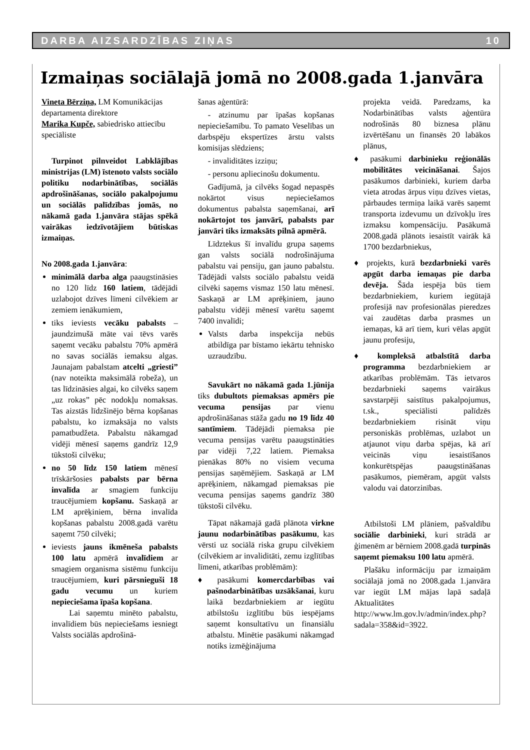DARBA AIZSARDZĪBAS ZIŅAS 10
Izmaiņas sociālajā jomā no 2008.gada 1.janvāra
Vineta Bērziņa, LM Komunikācijas departamenta direktore
Marika Kupče, sabiedrisko attiecību speciāliste
Turpinot pilnveidot Labklājības ministrijas (LM) īstenoto valsts sociālo politiku nodarbinātības, sociālās apdrošināšanas, sociālo pakalpojumu un sociālās palīdzības jomās, no nākamā gada 1.janvāra stājas spēkā vairākas iedzīvotājiem būtiskas izmaiņas.
No 2008.gada 1.janvāra:
minimālā darba alga paaugstināsies no 120 līdz 160 latiem, tādējādi uzlabojot dzīves līmeni cilvēkiem ar zemiem ienākumiem,
tiks ieviests vecāku pabalsts – jaundzimušā māte vai tēvs varēs saņemt vecāku pabalstu 70% apmērā no savas sociālās iemaksu algas. Jaunajam pabalstam atcelti „griesti” (nav noteikta maksimālā robeža), un tas līdzināsies algai, ko cilvēks saņem „uz rokas” pēc nodokļu nomaksas. Tas aizstās līdzšinējo bērna kopšanas pabalstu, ko izmaksāja no valsts pamatbudžeta. Pabalstu nākamgad vidēji mēnesī saņems gandrīz 12,9 tūkstoši cilvēku;
no 50 līdz 150 latiem mēnesī trīskāršosies pabalsts par bērna invalīda ar smagiem funkciju traucējumiem kopšanu. Saskaņā ar LM aprēķiniem, bērna invalīda kopšanas pabalstu 2008.gadā varētu saņemt 750 cilvēki;
ieviests jauns ikmēneša pabalsts 100 latu apmērā invalīdiem ar smagiem organisma sistēmu funkciju traucējumiem, kuri pārsnieguši 18 gadu vecumu un kuriem nepieciešama īpaša kopšana.
Lai saņemtu minēto pabalstu, invalīdiem būs nepieciešams iesniegt Valsts sociālās apdrošinā-
šanas aģentūrā:
- atzinumu par īpašas kopšanas nepieciešamību. To pamato Veselības un darbspēju ekspertīzes ārstu valsts komisijas slēdziens;
- invaliditātes izziņu;
- personu apliecinošu dokumentu.
Gadījumā, ja cilvēks šogad nepaspēs nokārtot visus nepieciešamos dokumentus pabalsta saņemšanai, arī nokārtojot tos janvārī, pabalsts par janvāri tiks izmaksāts pilnā apmērā.
Līdztekus šī invalīdu grupa saņems gan valsts sociālā nodrošinājuma pabalstu vai pensiju, gan jauno pabalstu. Tādējādi valsts sociālo pabalstu veidā cilvēki saņems vismaz 150 latu mēnesī. Saskaņā ar LM aprēķiniem, jauno pabalstu vidēji mēnesī varētu saņemt 7400 invalīdi;
Valsts darba inspekcija nebūs atbildīga par bīstamo iekārtu tehnisko uzraudzību.
Savukārt no nākamā gada 1.jūnija tiks dubultots piemaksas apmērs pie vecuma pensijas par vienu apdrošināšanas stāža gadu no 19 līdz 40 santīmiem. Tādējādi piemaksa pie vecuma pensijas varētu paaugstināties par vidēji 7,22 latiem. Piemaksa pienākas 80% no visiem vecuma pensijas saņēmējiem. Saskaņā ar LM aprēķiniem, nākamgad piemaksas pie vecuma pensijas saņems gandrīz 380 tūkstoši cilvēku.
Tāpat nākamajā gadā plānota virkne jaunu nodarbinātības pasākumu, kas vērsti uz sociālā riska grupu cilvēkiem (cilvēkiem ar invaliditāti, zemu izglītības līmeni, atkarības problēmām):
♦ pasākumi komercdarbības vai pašnodarbinātības uzsākšanai, kuru laikā bezdarbniekiem ar iegūtu atbilstošu izglītību būs iespējams saņemt konsultatīvu un finansiālu atbalstu. Minētie pasākumi nākamgad notiks izmēģinājuma
projekta veidā. Paredzams, ka Nodarbinātības valsts aģentūra nodrošinās 80 biznesa plānu izvērtēšanu un finansēs 20 labākos plānus,
♦ pasākumi darbinieku reģionālās mobilitātes veicināšanai. Šajos pasākumos darbinieki, kuriem darba vieta atrodas ārpus viņu dzīves vietas, pārbaudes termiņa laikā varēs saņemt transporta izdevumu un dzīvokļu īres izmaksu kompensāciju. Pasākumā 2008.gadā plānots iesaistīt vairāk kā 1700 bezdarbniekus,
♦ projekts, kurā bezdarbnieki varēs apgūt darba iemaņas pie darba devēja. Šāda iespēja būs tiem bezdarbniekiem, kuriem iegūtajā profesijā nav profesionālas pieredzes vai zaudētas darba prasmes un iemaņas, kā arī tiem, kuri vēlas apgūt jaunu profesiju,
♦ kompleksā atbalstītā darba programma bezdarbniekiem ar atkarības problēmām. Tās ietvaros bezdarbnieki saņems vairākus savstarpēji saistītus pakalpojumus, t.sk., speciālisti palīdzēs bezdarbniekiem risināt viņu personiskās problēmas, uzlabot un atjaunot viņu darba spējas, kā arī veicinās viņu iesaistīšanos konkurētspējas paaugstināšanas pasākumos, piemēram, apgūt valsts valodu vai datorzinības.
Atbilstoši LM plāniem, pašvaldību sociālie darbinieki, kuri strādā ar ģimenēm ar bērniem 2008.gadā turpinās saņemt piemaksu 100 latu apmērā.
Plašāku informāciju par izmaiņām sociālajā jomā no 2008.gada 1.janvāra var iegūt LM mājas lapā sadaļā Aktualitātes http://www.lm.gov.lv/admin/index.php?sadala=358&id=3922.